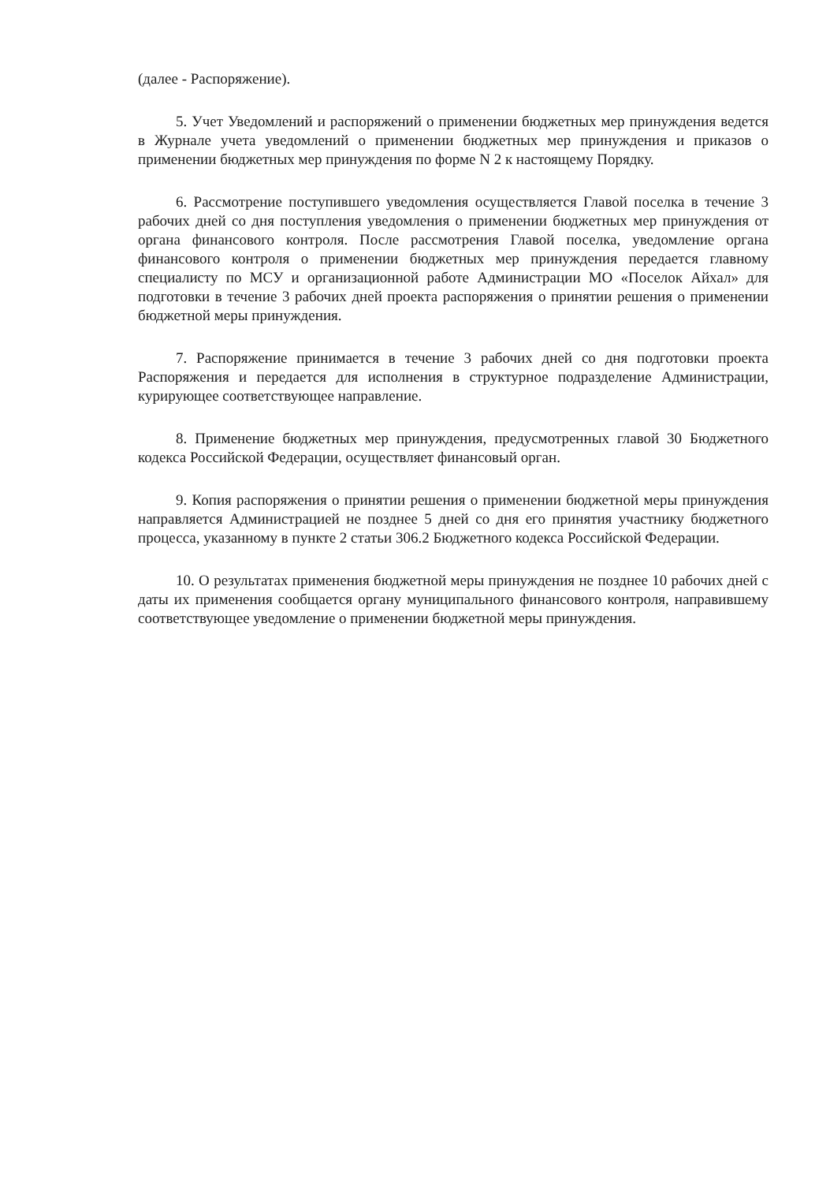(далее - Распоряжение).
5. Учет Уведомлений и распоряжений о применении бюджетных мер принуждения ведется в Журнале учета уведомлений о применении бюджетных мер принуждения и приказов о применении бюджетных мер принуждения по форме N 2 к настоящему Порядку.
6. Рассмотрение поступившего уведомления осуществляется Главой поселка в течение 3 рабочих дней со дня поступления уведомления о применении бюджетных мер принуждения от органа финансового контроля. После рассмотрения Главой поселка, уведомление органа финансового контроля о применении бюджетных мер принуждения передается главному специалисту по МСУ и организационной работе Администрации МО «Поселок Айхал» для подготовки в течение 3 рабочих дней проекта распоряжения о принятии решения о применении бюджетной меры принуждения.
7. Распоряжение принимается в течение 3 рабочих дней со дня подготовки проекта Распоряжения и передается для исполнения в структурное подразделение Администрации, курирующее соответствующее направление.
8. Применение бюджетных мер принуждения, предусмотренных главой 30 Бюджетного кодекса Российской Федерации, осуществляет финансовый орган.
9. Копия распоряжения о принятии решения о применении бюджетной меры принуждения направляется Администрацией не позднее 5 дней со дня его принятия участнику бюджетного процесса, указанному в пункте 2 статьи 306.2 Бюджетного кодекса Российской Федерации.
10. О результатах применения бюджетной меры принуждения не позднее 10 рабочих дней с даты их применения сообщается органу муниципального финансового контроля, направившему соответствующее уведомление о применении бюджетной меры принуждения.